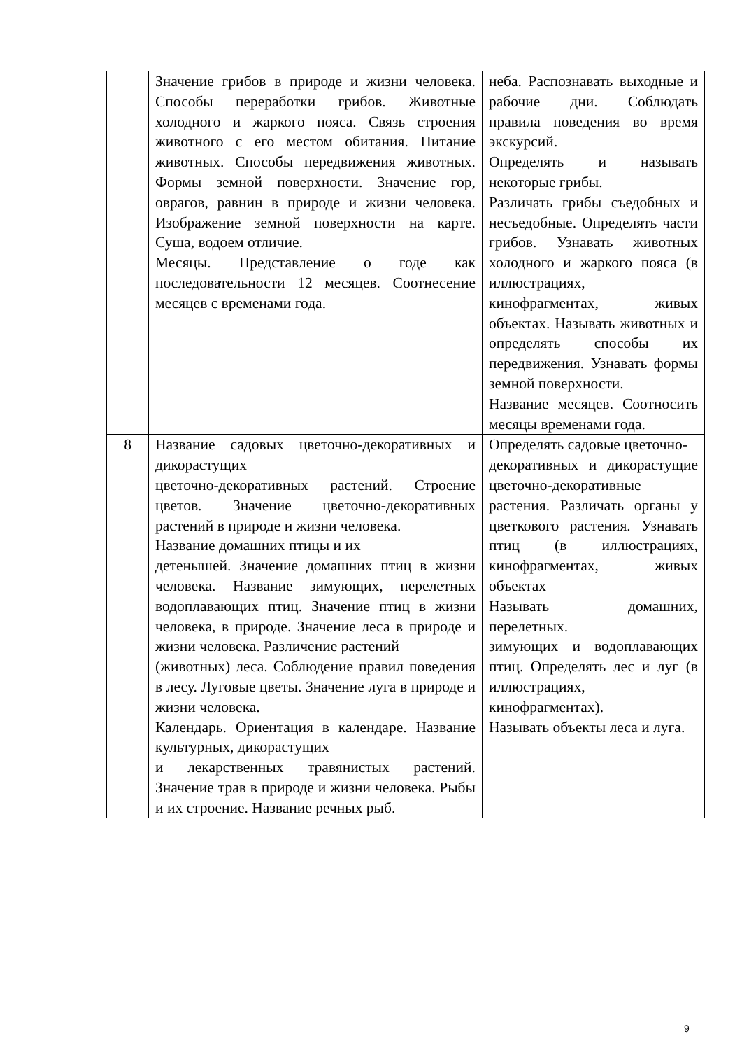| | Значение грибов в природе и жизни человека. Способы переработки грибов. Животные холодного и жаркого пояса. Связь строения животного с его местом обитания. Питание животных. Способы передвижения животных. Формы земной поверхности. Значение гор, оврагов, равнин в природе и жизни человека. Изображение земной поверхности на карте. Суша, водоем отличие. Месяцы. Представление о годе как последовательности 12 месяцев. Соотнесение месяцев с временами года. | неба. Распознавать выходные и рабочие дни. Соблюдать правила поведения во время экскурсий. Определять и называть некоторые грибы. Различать грибы съедобных и несъедобные. Определять части грибов. Узнавать животных холодного и жаркого пояса (в иллюстрациях, кинофрагментах, живых объектах. Называть животных и определять способы их передвижения. Узнавать формы земной поверхности. Название месяцев. Соотносить месяцы временами года. |
| 8 | Название садовых цветочно-декоративных и дикорастущих цветочно-декоративных растений. Строение цветов. Значение цветочно-декоративных растений в природе и жизни человека. Название домашних птицы и их детенышей. Значение домашних птиц в жизни человека. Название зимующих, перелетных водоплавающих птиц. Значение птиц в жизни человека, в природе. Значение леса в природе и жизни человека. Различение растений (животных) леса. Соблюдение правил поведения в лесу. Луговые цветы. Значение луга в природе и жизни человека. Календарь. Ориентация в календаре. Название культурных, дикорастущих и лекарственных травянистых растений. Значение трав в природе и жизни человека. Рыбы и их строение. Название речных рыб. | Определять садовые цветочно- декоративных и дикорастущие цветочно-декоративные растения. Различать органы у цветкового растения. Узнавать птиц (в иллюстрациях, кинофрагментах, живых объектах Называть домашних, перелетных. зимующих и водоплавающих птиц. Определять лес и луг (в иллюстрациях, кинофрагментах). Называть объекты леса и луга. |
9